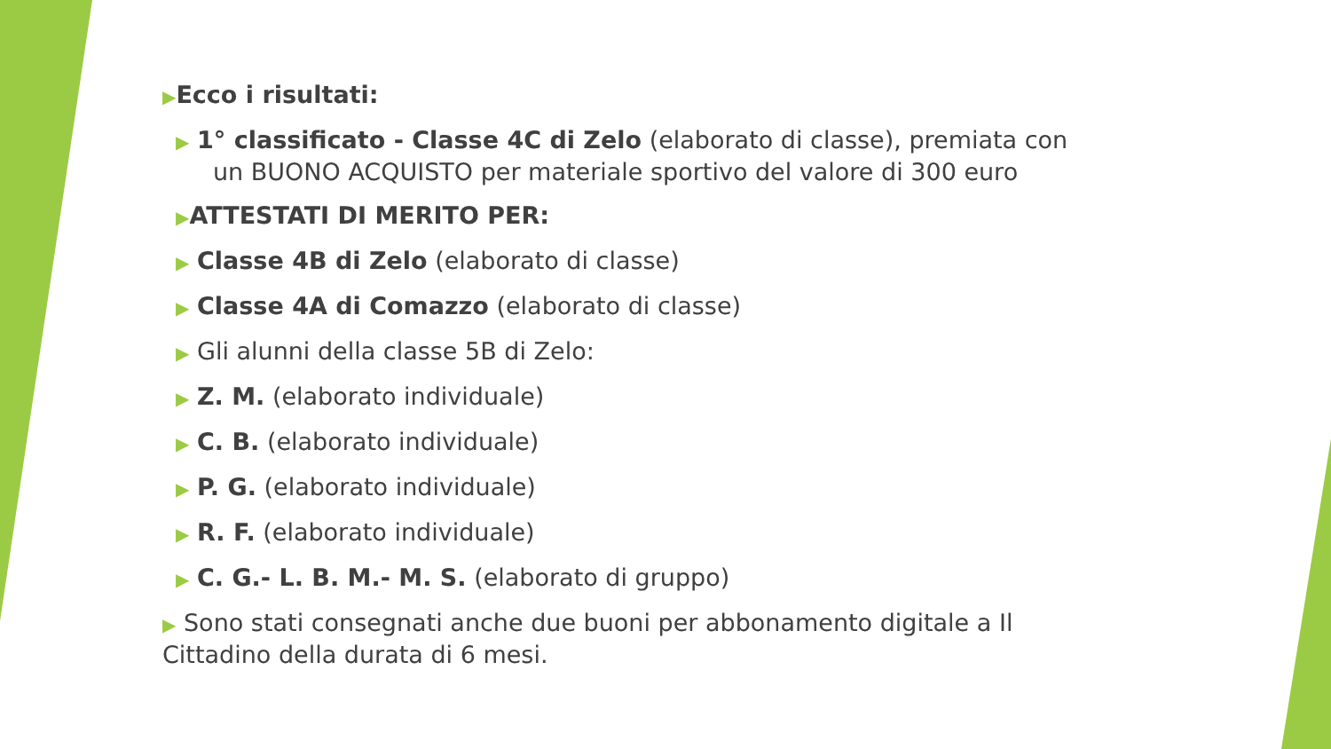▶Ecco i risultati:
▶ 1° classificato - Classe 4C di Zelo (elaborato di classe), premiata con un BUONO ACQUISTO per materiale sportivo del valore di 300 euro
▶ATTESTATI DI MERITO PER:
▶ Classe 4B di Zelo (elaborato di classe)
▶ Classe 4A di Comazzo (elaborato di classe)
▶ Gli alunni della classe 5B di Zelo:
▶ Z. M. (elaborato individuale)
▶ C. B. (elaborato individuale)
▶ P. G. (elaborato individuale)
▶ R. F. (elaborato individuale)
▶ C. G.- L. B. M.- M. S. (elaborato di gruppo)
▶ Sono stati consegnati anche due buoni per abbonamento digitale a Il Cittadino della durata di 6 mesi.